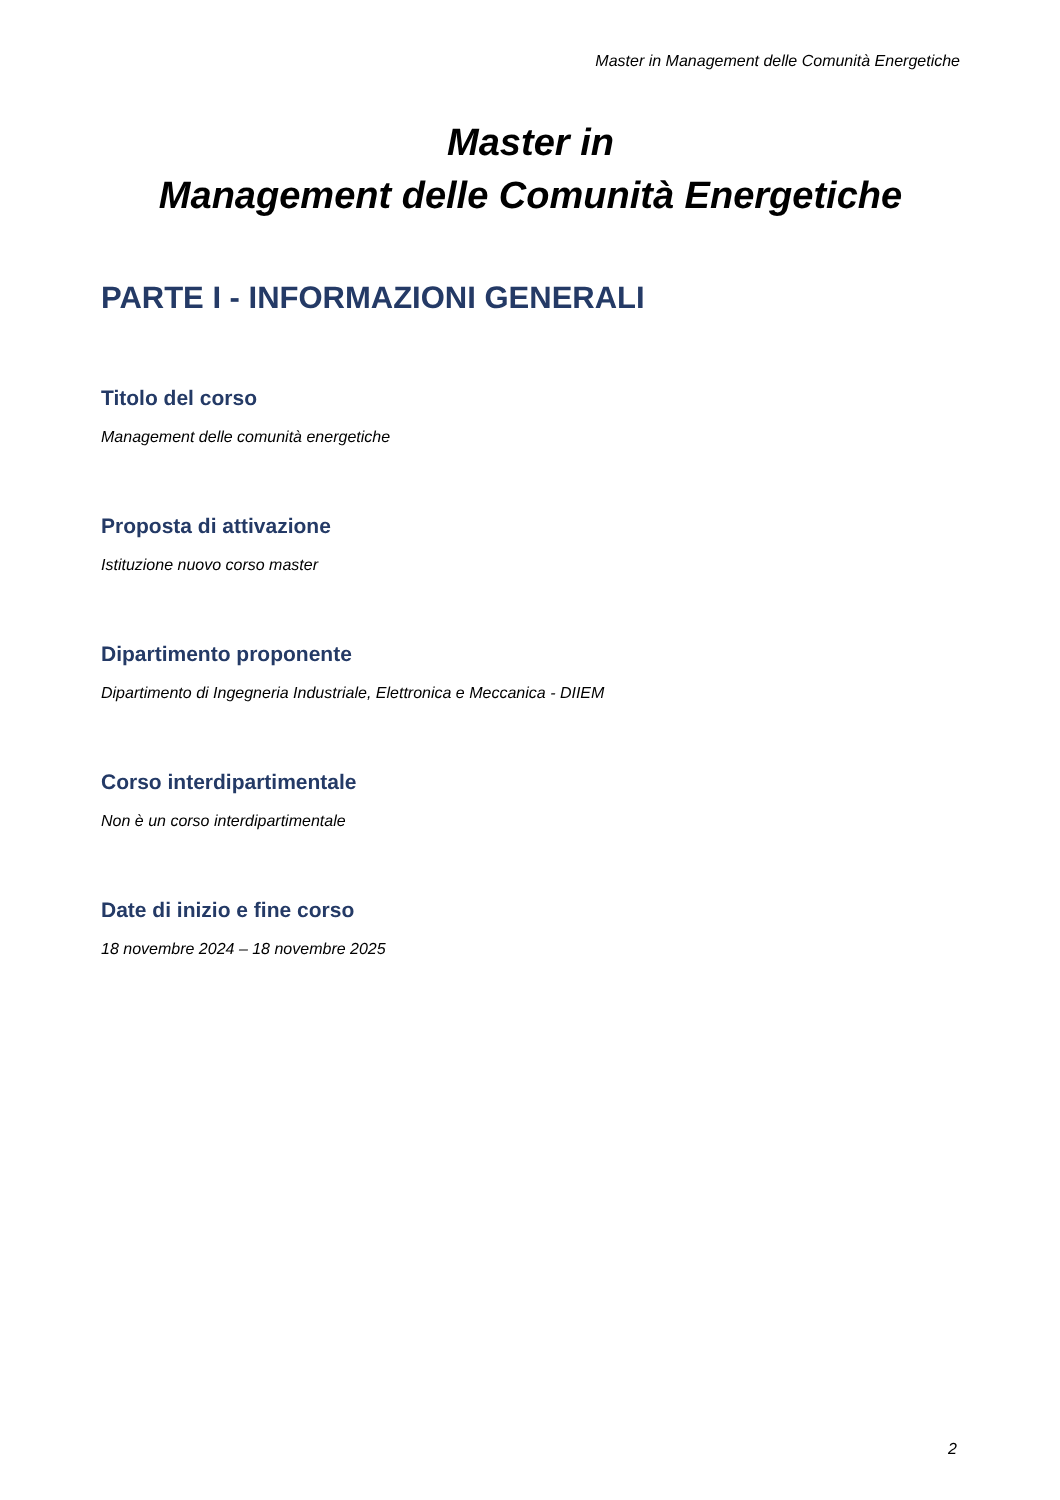Master in Management delle Comunità Energetiche
Master in
Management delle Comunità Energetiche
PARTE I - INFORMAZIONI GENERALI
Titolo del corso
Management delle comunità energetiche
Proposta di attivazione
Istituzione nuovo corso master
Dipartimento proponente
Dipartimento di Ingegneria Industriale, Elettronica e Meccanica - DIIEM
Corso interdipartimentale
Non è un corso interdipartimentale
Date di inizio e fine corso
18 novembre 2024 – 18 novembre 2025
2